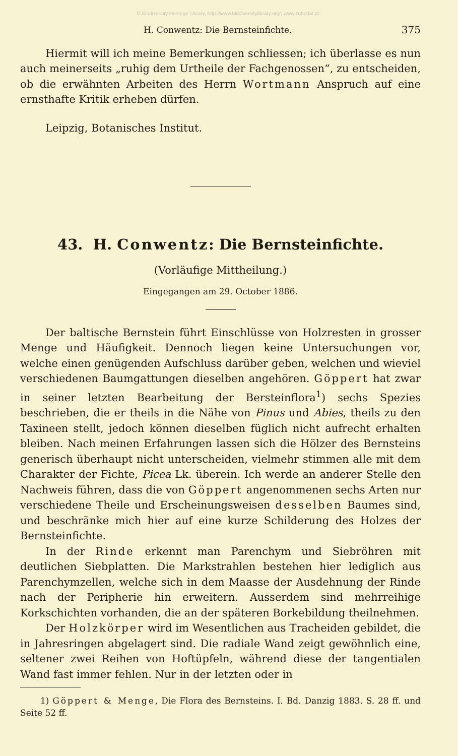© Biodiversity Heritage Library, http://www.biodiversitylibrary.org/; www.zobodat.at
H. Conwentz: Die Bernsteinfichte. 375
Hiermit will ich meine Bemerkungen schliessen; ich überlasse es nun auch meinerseits „ruhig dem Urtheile der Fachgenossen“, zu entscheiden, ob die erwähnten Arbeiten des Herrn Wortmann Anspruch auf eine ernsthafte Kritik erheben dürfen.
Leipzig, Botanisches Institut.
43. H. Conwentz: Die Bernsteinfichte.
(Vorläufige Mittheilung.)
Eingegangen am 29. October 1886.
Der baltische Bernstein führt Einschlüsse von Holzresten in grosser Menge und Häufigkeit. Dennoch liegen keine Untersuchungen vor, welche einen genügenden Aufschluss darüber geben, welchen und wieviel verschiedenen Baumgattungen dieselben angehören. Göppert hat zwar in seiner letzten Bearbeitung der Bersteinflora<sup>1</sup>) sechs Spezies beschrieben, die er theils in die Nähe von Pinus und Abies, theils zu den Taxineen stellt, jedoch können dieselben füglich nicht aufrecht erhalten bleiben. Nach meinen Erfahrungen lassen sich die Hölzer des Bernsteins generisch überhaupt nicht unterscheiden, vielmehr stimmen alle mit dem Charakter der Fichte, Picea Lk. überein. Ich werde an anderer Stelle den Nachweis führen, dass die von Göppert angenommenen sechs Arten nur verschiedene Theile und Erscheinungsweisen desselben Baumes sind, und beschränke mich hier auf eine kurze Schilderung des Holzes der Bernsteinfichte.
In der Rinde erkennt man Parenchym und Siebröhren mit deutlichen Siebplatten. Die Markstrahlen bestehen hier lediglich aus Parenchymzellen, welche sich in dem Maasse der Ausdehnung der Rinde nach der Peripherie hin erweitern. Ausserdem sind mehrreihige Korkschichten vorhanden, die an der späteren Borkebildung theilnehmen.
Der Holzkörper wird im Wesentlichen aus Tracheiden gebildet, die in Jahresringen abgelagert sind. Die radiale Wand zeigt gewöhnlich eine, seltener zwei Reihen von Hoftüpfeln, während diese der tangentialen Wand fast immer fehlen. Nur in der letzten oder in
1) Göppert & Menge, Die Flora des Bernsteins. I. Bd. Danzig 1883. S. 28 ff. und Seite 52 ff.